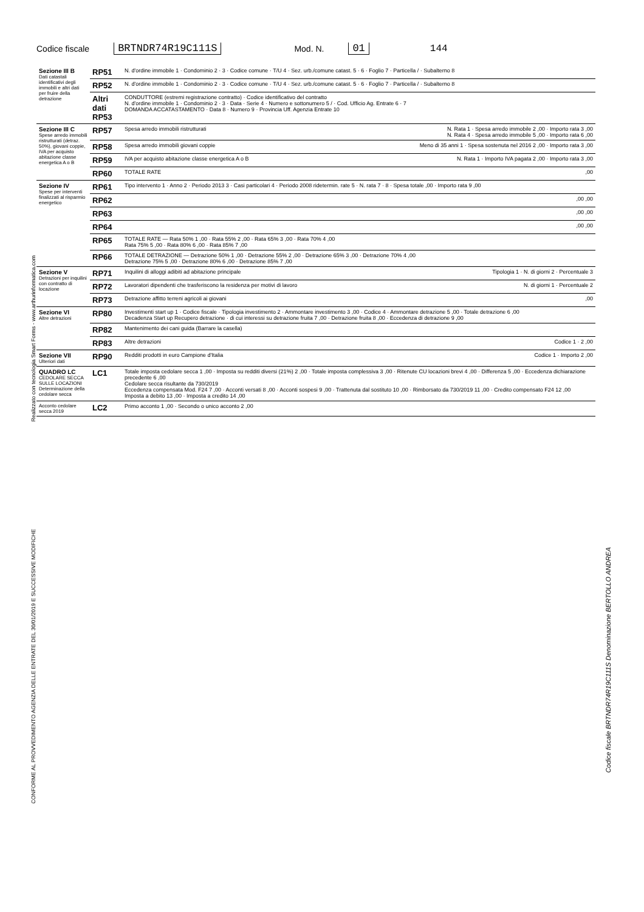Codice fiscale BRTNDR74R19C111S Mod. N. 01 144
| Sezione III B Dati catastali identificativi degli immobili e altri dati per fruire della detrazione | RP51 | N. d'ordine immobile 1 · Condominio 2 · 3 · Codice comune · T/U 4 · Sez. urb./comune catast. 5 · 6 · Foglio 7 · Particella / · Subalterno 8 |
| | RP52 | N. d'ordine immobile 1 · Condominio 2 · 3 · Codice comune · T/U 4 · Sez. urb./comune catast. 5 · 6 · Foglio 7 · Particella / · Subalterno 8 |
| | Altri dati RP53 | CONDUTTORE (estremi registrazione contratto) · Codice identificativo del contratto N. d'ordine immobile 1 · Condominio 2 · 3 · Data · Serie 4 · Numero e sottonumero 5 / · Cod. Ufficio Ag. Entrate 6 · 7 DOMANDA ACCATASTAMENTO · Data 8 · Numero 9 · Provincia Uff. Agenzia Entrate 10 |
| Sezione III C Spese arredo immobili ristrutturati (detraz. 50%), giovani coppie, IVA per acquisto abitazione classe energetica A o B | RP57 | Spesa arredo immobili ristrutturati N. Rata 1 · Spesa arredo immobile 2 ,00 · Importo rata 3 ,00 N. Rata 4 · Spesa arredo immobile 5 ,00 · Importo rata 6 ,00 |
| | RP58 | Spesa arredo immobili giovani coppie Meno di 35 anni 1 · Spesa sostenuta nel 2016 2 ,00 · Importo rata 3 ,00 |
| | RP59 | IVA per acquisto abitazione classe energetica A o B N. Rata 1 · Importo IVA pagata 2 ,00 · Importo rata 3 ,00 |
| | RP60 | TOTALE RATE ,00 |
| Sezione IV Spese per interventi finalizzati al risparmio energetico | RP61 | Tipo intervento 1 · Anno 2 · Periodo 2013 3 · Casi particolari 4 · Periodo 2008 ridetermin. rate 5 · N. rata 7 · 8 · Spesa totale ,00 · Importo rata 9 ,00 |
| | RP62 | ,00 ,00 |
| | RP63 | ,00 ,00 |
| | RP64 | ,00 ,00 |
| | RP65 | TOTALE RATE — Rata 50% 1 ,00 · Rata 55% 2 ,00 · Rata 65% 3 ,00 · Rata 70% 4 ,00 Rata 75% 5 ,00 · Rata 80% 6 ,00 · Rata 85% 7 ,00 |
| | RP66 | TOTALE DETRAZIONE — Detrazione 50% 1 ,00 · Detrazione 55% 2 ,00 · Detrazione 65% 3 ,00 · Detrazione 70% 4 ,00 Detrazione 75% 5 ,00 · Detrazione 80% 6 ,00 · Detrazione 85% 7 ,00 |
| Sezione V Detrazioni per inquilini con contratto di locazione | RP71 | Inquilini di alloggi adibiti ad abitazione principale Tipologia 1 · N. di giorni 2 · Percentuale 3 |
| | RP72 | Lavoratori dipendenti che trasferiscono la residenza per motivi di lavoro N. di giorni 1 · Percentuale 2 |
| | RP73 | Detrazione affitto terreni agricoli ai giovani ,00 |
| Sezione VI Altre detrazioni | RP80 | Investimenti start up 1 · Codice fiscale · Tipologia investimento 2 · Ammontare investimento 3 ,00 · Codice 4 · Ammontare detrazione 5 ,00 · Totale detrazione 6 ,00 Decadenza Start up Recupero detrazione · di cui interessi su detrazione fruita 7 ,00 · Detrazione fruita 8 ,00 · Eccedenza di detrazione 9 ,00 |
| | RP82 | Mantenimento dei cani guida (Barrare la casella) |
| | RP83 | Altre detrazioni Codice 1 · 2 ,00 |
| Sezione VII Ulteriori dati | RP90 | Redditi prodotti in euro Campione d'Italia Codice 1 · Importo 2 ,00 |
| QUADRO LC CEDOLARE SECCA SULLE LOCAZIONI Determinazione della cedolare secca | LC1 | Totale imposta cedolare secca 1 ,00 · Imposta su redditi diversi (21%) 2 ,00 · Totale imposta complessiva 3 ,00 · Ritenute CU locazioni brevi 4 ,00 · Differenza 5 ,00 · Eccedenza dichiarazione precedente 6 ,00 Cedolare secca risultante da 730/2019 Eccedenza compensata Mod. F24 7 ,00 · Acconti versati 8 ,00 · Acconti sospesi 9 ,00 · Trattenuta dal sostituto 10 ,00 · Rimborsato da 730/2019 11 ,00 · Credito compensato F24 12 ,00 Imposta a debito 13 ,00 · Imposta a credito 14 ,00 |
| Acconto cedolare secca 2019 | LC2 | Primo acconto 1 ,00 · Secondo o unico acconto 2 ,00 |
Realizzato con tecnologia Smart Forms - www.arthurinformatica.com
CONFORME AL PROVVEDIMENTO AGENZIA DELLE ENTRATE DEL 30/01/2019 E SUCCESSIVE MODIFICHE
Codice fiscale BRTNDR74R19C111S Denominazione BERTOLLO ANDREA